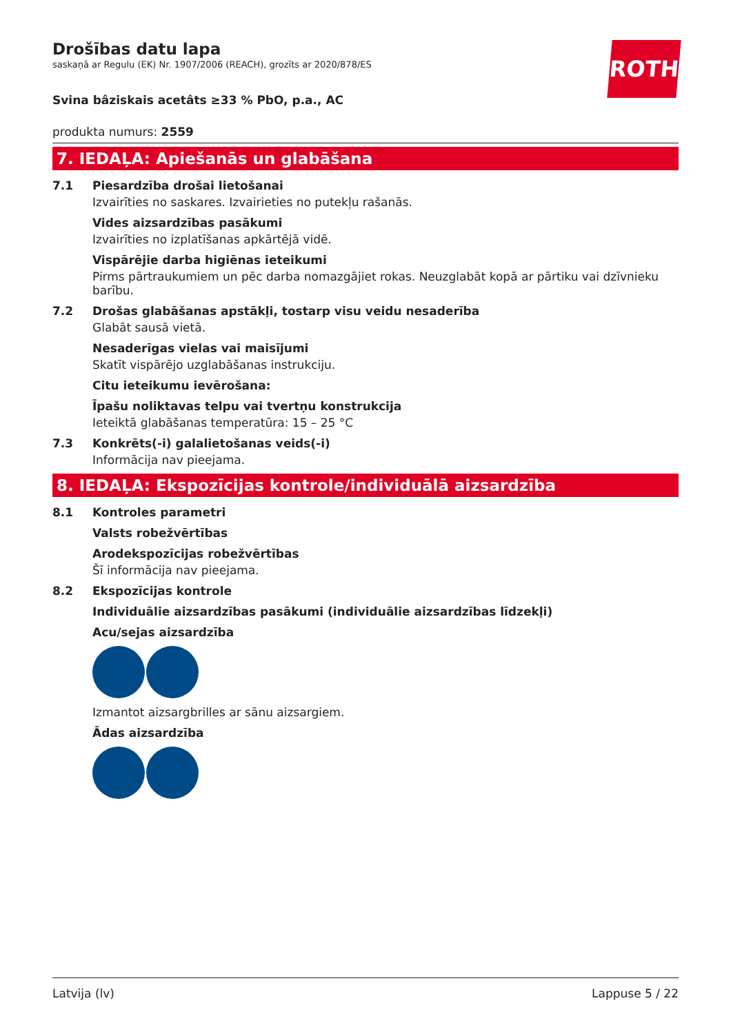ROTH
Drošības datu lapa
saskaņā ar Regulu (EK) Nr. 1907/2006 (REACH), grozīts ar 2020/878/ES
Svina bâziskais acetâts ≥33 % PbO, p.a., AC
produkta numurs: 2559
7. IEDAĻA: Apiešanās un glabāšana
7.1 Piesardzība drošai lietošanai
Izvairīties no saskares. Izvairieties no putekļu rašanās.
Vides aizsardzības pasākumi
Izvairīties no izplatīšanas apkārtējā vidē.
Vispārējie darba higiēnas ieteikumi
Pirms pārtraukumiem un pēc darba nomazgājiet rokas. Neuzglabāt kopā ar pārtiku vai dzīvnieku barību.
7.2 Drošas glabāšanas apstākļi, tostarp visu veidu nesaderība
Glabāt sausā vietā.
Nesaderīgas vielas vai maisījumi
Skatīt vispārējo uzglabāšanas instrukciju.
Citu ieteikumu ievērošana:
Īpašu noliktavas telpu vai tvertņu konstrukcija
Ieteiktā glabāšanas temperatūra: 15 – 25 °C
7.3 Konkrēts(-i) galalietošanas veids(-i)
Informācija nav pieejama.
8. IEDAĻA: Ekspozīcijas kontrole/individuālā aizsardzība
8.1 Kontroles parametri
Valsts robežvērtības
Arodekspozīcijas robežvērtības
Šī informācija nav pieejama.
8.2 Ekspozīcijas kontrole
Individuālie aizsardzības pasākumi (individuālie aizsardzības līdzekļi)
Acu/sejas aizsardzība
Izmantot aizsargbrilles ar sānu aizsargiem.
Ādas aizsardzība
Latvija (lv) Lappuse 5 / 22